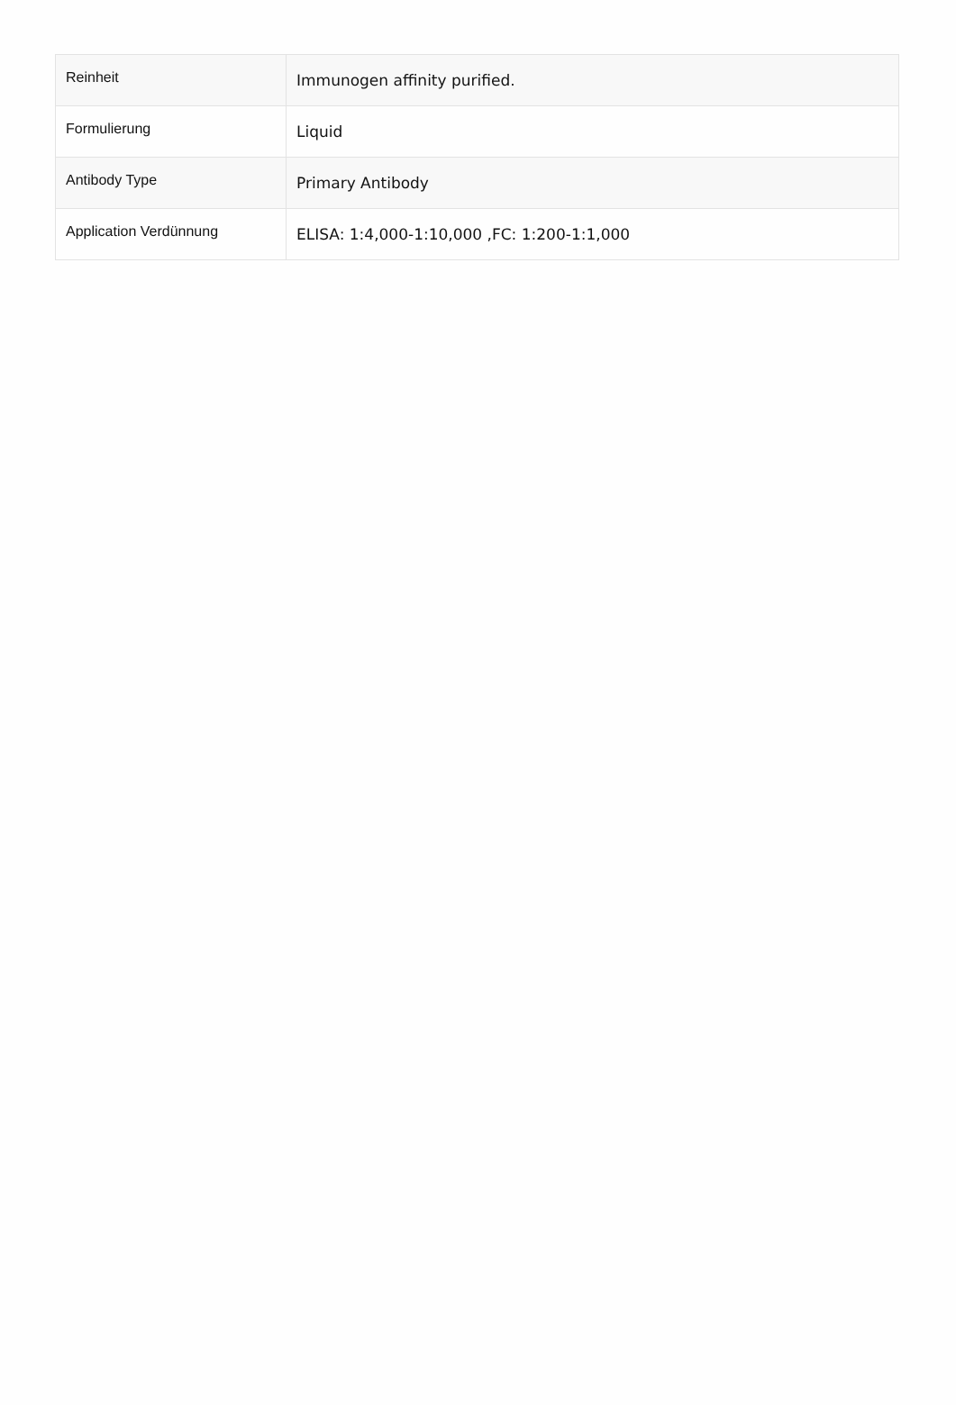| Reinheit | Immunogen affinity purified. |
| Formulierung | Liquid |
| Antibody Type | Primary Antibody |
| Application Verdünnung | ELISA: 1:4,000-1:10,000 ,FC: 1:200-1:1,000 |